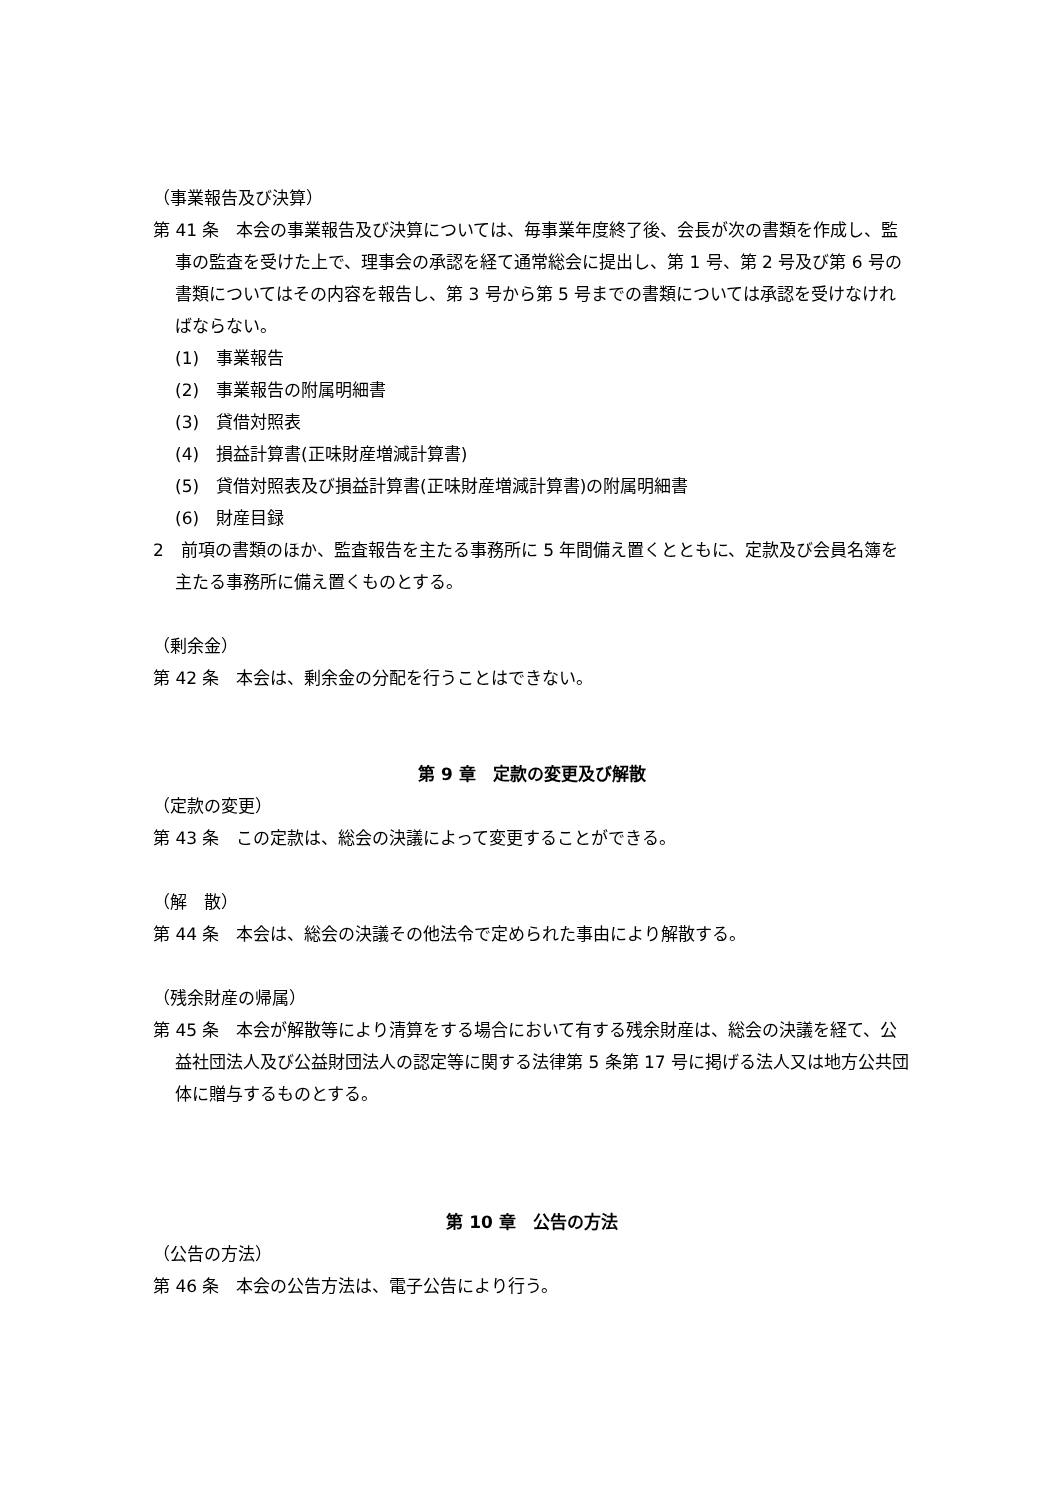（事業報告及び決算）
第 41 条　本会の事業報告及び決算については、毎事業年度終了後、会長が次の書類を作成し、監事の監査を受けた上で、理事会の承認を経て通常総会に提出し、第 1 号、第 2 号及び第 6 号の書類についてはその内容を報告し、第 3 号から第 5 号までの書類については承認を受けなければならない。
(1)　事業報告
(2)　事業報告の附属明細書
(3)　貸借対照表
(4)　損益計算書(正味財産増減計算書)
(5)　貸借対照表及び損益計算書(正味財産増減計算書)の附属明細書
(6)　財産目録
2　前項の書類のほか、監査報告を主たる事務所に 5 年間備え置くとともに、定款及び会員名簿を主たる事務所に備え置くものとする。
（剰余金）
第 42 条　本会は、剰余金の分配を行うことはできない。
第 9 章　定款の変更及び解散
（定款の変更）
第 43 条　この定款は、総会の決議によって変更することができる。
（解　散）
第 44 条　本会は、総会の決議その他法令で定められた事由により解散する。
（残余財産の帰属）
第 45 条　本会が解散等により清算をする場合において有する残余財産は、総会の決議を経て、公益社団法人及び公益財団法人の認定等に関する法律第 5 条第 17 号に掲げる法人又は地方公共団体に贈与するものとする。
第 10 章　公告の方法
（公告の方法）
第 46 条　本会の公告方法は、電子公告により行う。